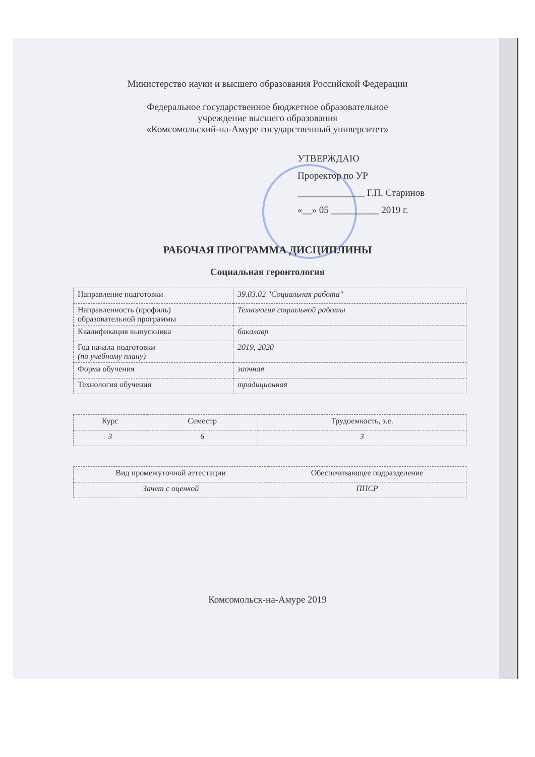Министерство науки и высшего образования Российской Федерации
Федеральное государственное бюджетное образовательное
учреждение высшего образования
«Комсомольский-на-Амуре государственный университет»
УТВЕРЖДАЮ
Проректор по УР
______________ Г.П. Старинов
«__» 05 __________ 2019 г.
РАБОЧАЯ ПРОГРАММА ДИСЦИПЛИНЫ
Социальная геронтология
| Направление подготовки | 39.03.02 "Социальная работа" |
| Направленность (профиль) образовательной программы | Технология социальной работы |
| Квалификация выпускника | бакалавр |
| Год начала подготовки (по учебному плану) | 2019, 2020 |
| Форма обучения | заочная |
| Технология обучения | традиционная |
| Курс | Семестр | Трудоемкость, з.е. |
| 3 | 6 | 3 |
| Вид промежуточной аттестации | Обеспечивающее подразделение |
| Зачет с оценкой | ППСР |
Комсомольск-на-Амуре 2019